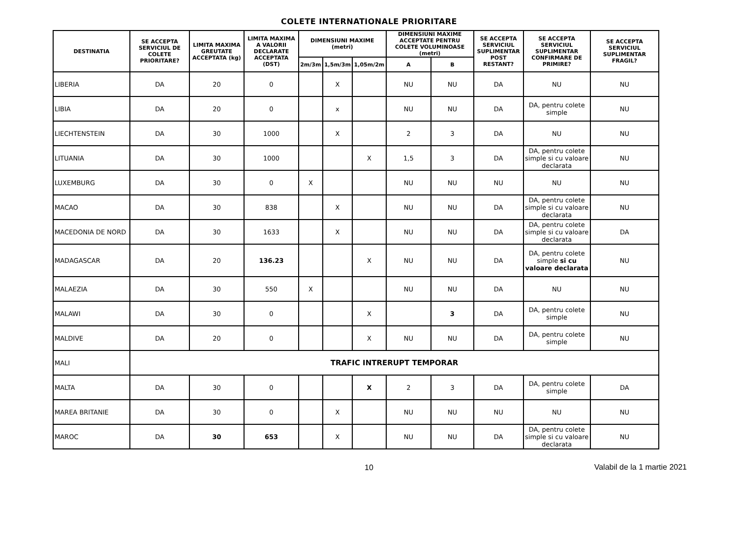COLETE INTERNATIONALE PRIORITARE
| DESTINATIA | SE ACCEPTA SERVICIUL DE COLETE PRIORITARE? | LIMITA MAXIMA GREUTATE ACCEPTATA (kg) | LIMITA MAXIMA A VALORII DECLARATE ACCEPTATA (DST) | DIMENSIUNI MAXIME (metri) | | | DIMENSIUNI MAXIME ACCEPTATE PENTRU COLETE VOLUMINOASE (metri) | | SE ACCEPTA SERVICIUL SUPLIMENTAR POST RESTANT? | SE ACCEPTA SERVICIUL SUPLIMENTAR CONFIRMARE DE PRIMIRE? | SE ACCEPTA SERVICIUL SUPLIMENTAR FRAGIL? |
| --- | --- | --- | --- | --- | --- | --- | --- | --- | --- | --- | --- |
| | | | | 2m/3m | 1,5m/3m | 1,05m/2m | A | B | | | |
| LIBERIA | DA | 20 | 0 | | X | | NU | NU | DA | NU | NU |
| LIBIA | DA | 20 | 0 | | x | | NU | NU | DA | DA, pentru colete simple | NU |
| LIECHTENSTEIN | DA | 30 | 1000 | | X | | 2 | 3 | DA | NU | NU |
| LITUANIA | DA | 30 | 1000 | | | X | 1,5 | 3 | DA | DA, pentru colete simple si cu valoare declarata | NU |
| LUXEMBURG | DA | 30 | 0 | X | | | NU | NU | NU | NU | NU |
| MACAO | DA | 30 | 838 | | X | | NU | NU | DA | DA, pentru colete simple si cu valoare declarata | NU |
| MACEDONIA DE NORD | DA | 30 | 1633 | | X | | NU | NU | DA | DA, pentru colete simple si cu valoare declarata | DA |
| MADAGASCAR | DA | 20 | 136.23 | | | X | NU | NU | DA | DA, pentru colete simple si cu valoare declarata | NU |
| MALAEZIA | DA | 30 | 550 | X | | | NU | NU | DA | NU | NU |
| MALAWI | DA | 30 | 0 | | | X | | 3 | DA | DA, pentru colete simple | NU |
| MALDIVE | DA | 20 | 0 | | | X | NU | NU | DA | DA, pentru colete simple | NU |
| MALI | TRAFIC INTRERUPT TEMPORAR | | | | | | | | | | |
| MALTA | DA | 30 | 0 | | | X | 2 | 3 | DA | DA, pentru colete simple | DA |
| MAREA BRITANIE | DA | 30 | 0 | | X | | NU | NU | NU | NU | NU |
| MAROC | DA | 30 | 653 | | X | | NU | NU | DA | DA, pentru colete simple si cu valoare declarata | NU |
10
Valabil de la 1 martie 2021